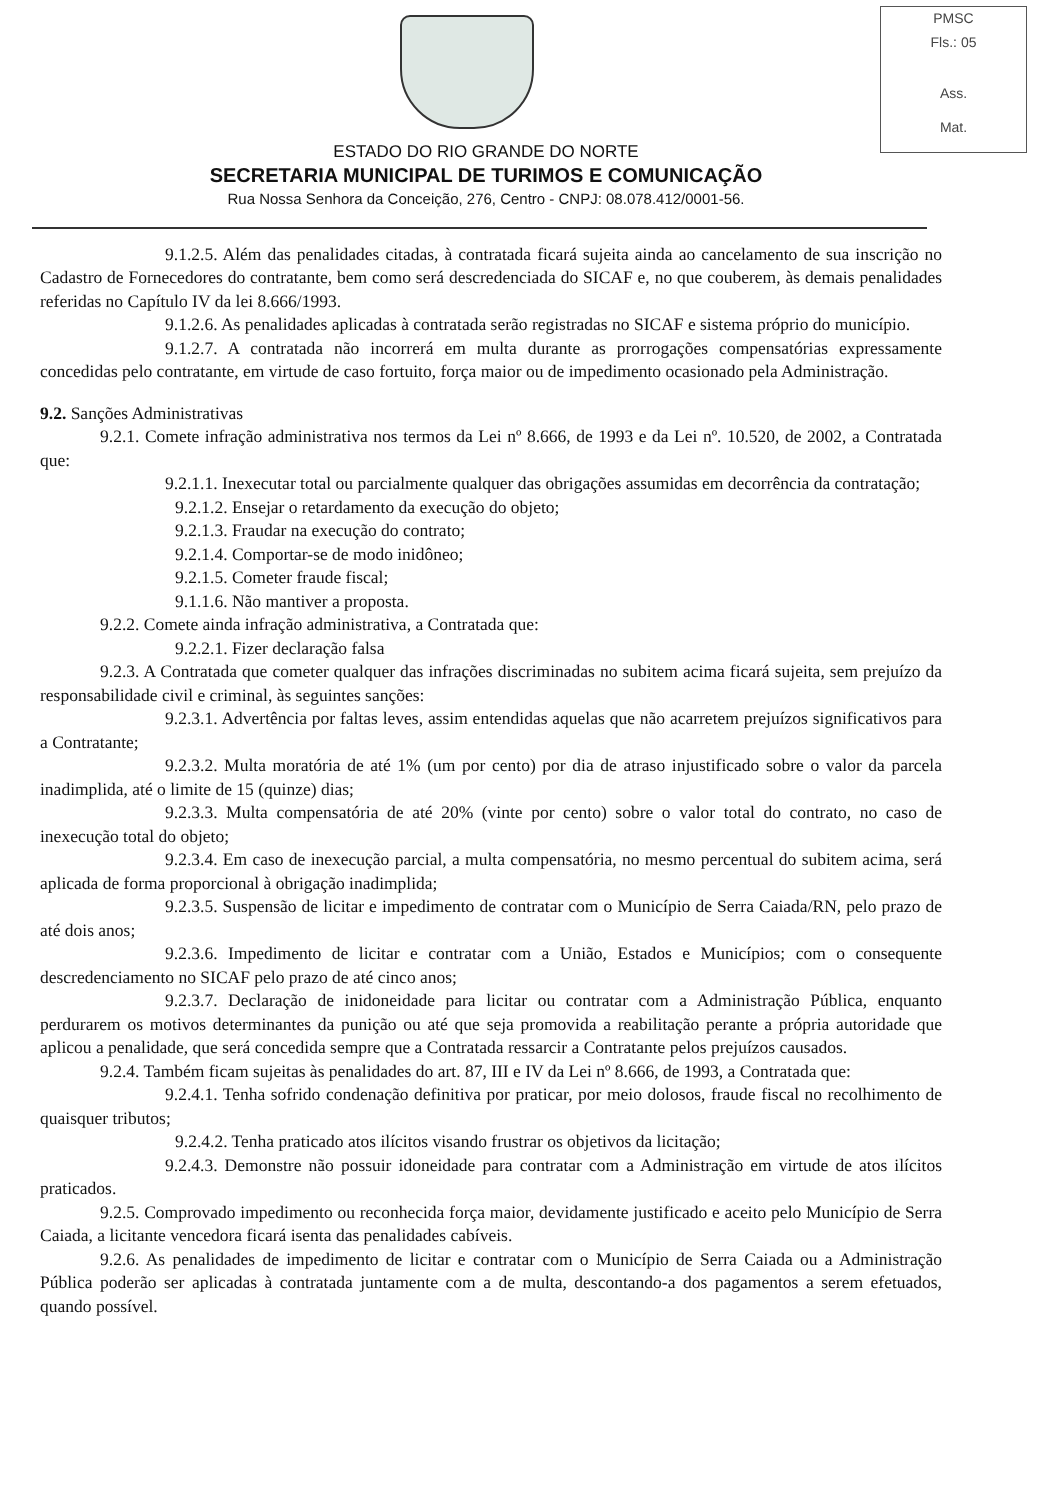PMSC
Fls.: 05
Ass.
Mat.
ESTADO DO RIO GRANDE DO NORTE
SECRETARIA MUNICIPAL DE TURIMOS E COMUNICAÇÃO
Rua Nossa Senhora da Conceição, 276, Centro - CNPJ: 08.078.412/0001-56.
9.1.2.5. Além das penalidades citadas, à contratada ficará sujeita ainda ao cancelamento de sua inscrição no Cadastro de Fornecedores do contratante, bem como será descredenciada do SICAF e, no que couberem, às demais penalidades referidas no Capítulo IV da lei 8.666/1993.
9.1.2.6. As penalidades aplicadas à contratada serão registradas no SICAF e sistema próprio do município.
9.1.2.7. A contratada não incorrerá em multa durante as prorrogações compensatórias expressamente concedidas pelo contratante, em virtude de caso fortuito, força maior ou de impedimento ocasionado pela Administração.
9.2. Sanções Administrativas
9.2.1. Comete infração administrativa nos termos da Lei nº 8.666, de 1993 e da Lei nº. 10.520, de 2002, a Contratada que:
9.2.1.1. Inexecutar total ou parcialmente qualquer das obrigações assumidas em decorrência da contratação;
9.2.1.2. Ensejar o retardamento da execução do objeto;
9.2.1.3. Fraudar na execução do contrato;
9.2.1.4. Comportar-se de modo inidôneo;
9.2.1.5. Cometer fraude fiscal;
9.1.1.6. Não mantiver a proposta.
9.2.2. Comete ainda infração administrativa, a Contratada que:
9.2.2.1. Fizer declaração falsa
9.2.3. A Contratada que cometer qualquer das infrações discriminadas no subitem acima ficará sujeita, sem prejuízo da responsabilidade civil e criminal, às seguintes sanções:
9.2.3.1. Advertência por faltas leves, assim entendidas aquelas que não acarretem prejuízos significativos para a Contratante;
9.2.3.2. Multa moratória de até 1% (um por cento) por dia de atraso injustificado sobre o valor da parcela inadimplida, até o limite de 15 (quinze) dias;
9.2.3.3. Multa compensatória de até 20% (vinte por cento) sobre o valor total do contrato, no caso de inexecução total do objeto;
9.2.3.4. Em caso de inexecução parcial, a multa compensatória, no mesmo percentual do subitem acima, será aplicada de forma proporcional à obrigação inadimplida;
9.2.3.5. Suspensão de licitar e impedimento de contratar com o Município de Serra Caiada/RN, pelo prazo de até dois anos;
9.2.3.6. Impedimento de licitar e contratar com a União, Estados e Municípios; com o consequente descredenciamento no SICAF pelo prazo de até cinco anos;
9.2.3.7. Declaração de inidoneidade para licitar ou contratar com a Administração Pública, enquanto perdurarem os motivos determinantes da punição ou até que seja promovida a reabilitação perante a própria autoridade que aplicou a penalidade, que será concedida sempre que a Contratada ressarcir a Contratante pelos prejuízos causados.
9.2.4. Também ficam sujeitas às penalidades do art. 87, III e IV da Lei nº 8.666, de 1993, a Contratada que:
9.2.4.1. Tenha sofrido condenação definitiva por praticar, por meio dolosos, fraude fiscal no recolhimento de quaisquer tributos;
9.2.4.2. Tenha praticado atos ilícitos visando frustrar os objetivos da licitação;
9.2.4.3. Demonstre não possuir idoneidade para contratar com a Administração em virtude de atos ilícitos praticados.
9.2.5. Comprovado impedimento ou reconhecida força maior, devidamente justificado e aceito pelo Município de Serra Caiada, a licitante vencedora ficará isenta das penalidades cabíveis.
9.2.6. As penalidades de impedimento de licitar e contratar com o Município de Serra Caiada ou a Administração Pública poderão ser aplicadas à contratada juntamente com a de multa, descontando-a dos pagamentos a serem efetuados, quando possível.